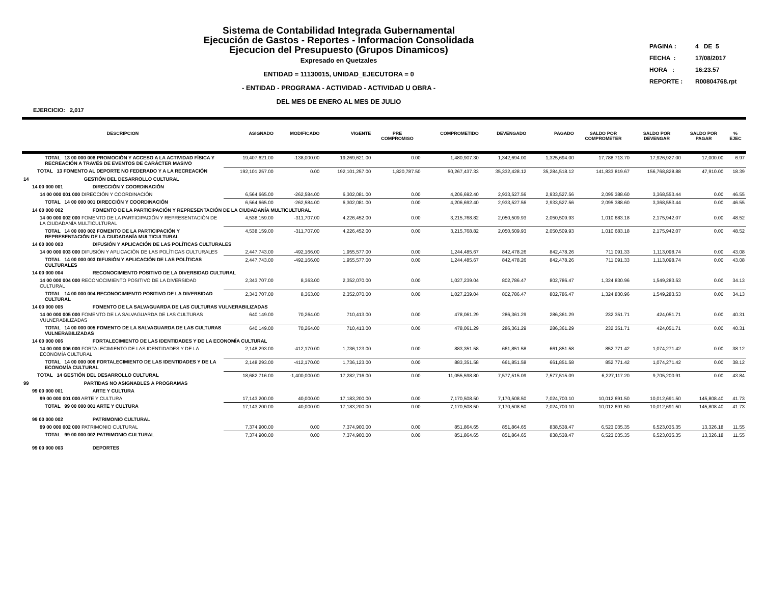Sistema de Contabilidad Integrada Gubernamental
Ejecución de Gastos - Reportes - Informacion Consolidada
Ejecucion del Presupuesto (Grupos Dinamicos)
Expresado en Quetzales
ENTIDAD = 11130015, UNIDAD_EJECUTORA = 0
- ENTIDAD - PROGRAMA - ACTIVIDAD - ACTIVIDAD U OBRA -
DEL MES DE ENERO AL MES DE JULIO
PAGINA : 4 DE 5
FECHA : 17/08/2017
HORA : 16:23.57
REPORTE : R00804768.rpt
EJERCICIO: 2,017
| DESCRIPCION | ASIGNADO | MODIFICADO | VIGENTE | PRE COMPROMISO | COMPROMETIDO | DEVENGADO | PAGADO | SALDO POR COMPROMETER | SALDO POR DEVENGAR | SALDO POR PAGAR | % EJEC |
| --- | --- | --- | --- | --- | --- | --- | --- | --- | --- | --- | --- |
| TOTAL 13 00 000 008 PROMOCIÓN Y ACCESO A LA ACTIVIDAD FÍSICA Y RECREACIÓN A TRAVÉS DE EVENTOS DE CARÁCTER MASIVO | 19,407,621.00 | -138,000.00 | 19,269,621.00 | 0.00 | 1,480,907.30 | 1,342,694.00 | 1,325,694.00 | 17,788,713.70 | 17,926,927.00 | 17,000.00 | 6.97 |
| TOTAL 13 FOMENTO AL DEPORTE NO FEDERADO Y A LA RECREACIÓN | 192,101,257.00 | 0.00 | 192,101,257.00 | 1,820,787.50 | 50,267,437.33 | 35,332,428.12 | 35,284,518.12 | 141,833,819.67 | 156,768,828.88 | 47,910.00 | 18.39 |
| 14 GESTIÓN DEL DESARROLLO CULTURAL | | | | | | | | | | | |
| 14 00 000 001 DIRECCIÓN Y COORDINACIÓN | | | | | | | | | | | |
| 14 00 000 001 000 DIRECCIÓN Y COORDINACIÓN | 6,564,665.00 | -262,584.00 | 6,302,081.00 | 0.00 | 4,206,692.40 | 2,933,527.56 | 2,933,527.56 | 2,095,388.60 | 3,368,553.44 | 0.00 | 46.55 |
| TOTAL 14 00 000 001 DIRECCIÓN Y COORDINACIÓN | 6,564,665.00 | -262,584.00 | 6,302,081.00 | 0.00 | 4,206,692.40 | 2,933,527.56 | 2,933,527.56 | 2,095,388.60 | 3,368,553.44 | 0.00 | 46.55 |
| 14 00 000 002 FOMENTO DE LA PARTICIPACIÓN Y REPRESENTACIÓN DE LA CIUDADANÍA MULTICULTURAL | | | | | | | | | | | |
| 14 00 000 002 000 FOMENTO DE LA PARTICIPACIÓN Y REPRESENTACIÓN DE LA CIUDADANÍA MULTICULTURAL | 4,538,159.00 | -311,707.00 | 4,226,452.00 | 0.00 | 3,215,768.82 | 2,050,509.93 | 2,050,509.93 | 1,010,683.18 | 2,175,942.07 | 0.00 | 48.52 |
| TOTAL 14 00 000 002 FOMENTO DE LA PARTICIPACIÓN Y REPRESENTACIÓN DE LA CIUDADANÍA MULTICULTURAL | 4,538,159.00 | -311,707.00 | 4,226,452.00 | 0.00 | 3,215,768.82 | 2,050,509.93 | 2,050,509.93 | 1,010,683.18 | 2,175,942.07 | 0.00 | 48.52 |
| 14 00 000 003 DIFUSIÓN Y APLICACIÓN DE LAS POLÍTICAS CULTURALES | | | | | | | | | | | |
| 14 00 000 003 000 DIFUSIÓN Y APLICACIÓN DE LAS POLÍTICAS CULTURALES | 2,447,743.00 | -492,166.00 | 1,955,577.00 | 0.00 | 1,244,485.67 | 842,478.26 | 842,478.26 | 711,091.33 | 1,113,098.74 | 0.00 | 43.08 |
| TOTAL 14 00 000 003 DIFUSIÓN Y APLICACIÓN DE LAS POLÍTICAS CULTURALES | 2,447,743.00 | -492,166.00 | 1,955,577.00 | 0.00 | 1,244,485.67 | 842,478.26 | 842,478.26 | 711,091.33 | 1,113,098.74 | 0.00 | 43.08 |
| 14 00 000 004 RECONOCIMIENTO POSITIVO DE LA DIVERSIDAD CULTURAL | | | | | | | | | | | |
| 14 00 000 004 000 RECONOCIMIENTO POSITIVO DE LA DIVERSIDAD CULTURAL | 2,343,707.00 | 8,363.00 | 2,352,070.00 | 0.00 | 1,027,239.04 | 802,786.47 | 802,786.47 | 1,324,830.96 | 1,549,283.53 | 0.00 | 34.13 |
| TOTAL 14 00 000 004 RECONOCIMIENTO POSITIVO DE LA DIVERSIDAD CULTURAL | 2,343,707.00 | 8,363.00 | 2,352,070.00 | 0.00 | 1,027,239.04 | 802,786.47 | 802,786.47 | 1,324,830.96 | 1,549,283.53 | 0.00 | 34.13 |
| 14 00 000 005 FOMENTO DE LA SALVAGUARDA DE LAS CULTURAS VULNERABILIZADAS | | | | | | | | | | | |
| 14 00 000 005 000 FOMENTO DE LA SALVAGUARDA DE LAS CULTURAS VULNERABILIZADAS | 640,149.00 | 70,264.00 | 710,413.00 | 0.00 | 478,061.29 | 286,361.29 | 286,361.29 | 232,351.71 | 424,051.71 | 0.00 | 40.31 |
| TOTAL 14 00 000 005 FOMENTO DE LA SALVAGUARDA DE LAS CULTURAS VULNERABILIZADAS | 640,149.00 | 70,264.00 | 710,413.00 | 0.00 | 478,061.29 | 286,361.29 | 286,361.29 | 232,351.71 | 424,051.71 | 0.00 | 40.31 |
| 14 00 000 006 FORTALECIMIENTO DE LAS IDENTIDADES Y DE LA ECONOMÍA CULTURAL | | | | | | | | | | | |
| 14 00 000 006 000 FORTALECIMIENTO DE LAS IDENTIDADES Y DE LA ECONOMÍA CULTURAL | 2,148,293.00 | -412,170.00 | 1,736,123.00 | 0.00 | 883,351.58 | 661,851.58 | 661,851.58 | 852,771.42 | 1,074,271.42 | 0.00 | 38.12 |
| TOTAL 14 00 000 006 FORTALECIMIENTO DE LAS IDENTIDADES Y DE LA ECONOMÍA CULTURAL | 2,148,293.00 | -412,170.00 | 1,736,123.00 | 0.00 | 883,351.58 | 661,851.58 | 661,851.58 | 852,771.42 | 1,074,271.42 | 0.00 | 38.12 |
| TOTAL 14 GESTIÓN DEL DESARROLLO CULTURAL | 18,682,716.00 | -1,400,000.00 | 17,282,716.00 | 0.00 | 11,055,598.80 | 7,577,515.09 | 7,577,515.09 | 6,227,117.20 | 9,705,200.91 | 0.00 | 43.84 |
| 99 PARTIDAS NO ASIGNABLES A PROGRAMAS | | | | | | | | | | | |
| 99 00 000 001 ARTE Y CULTURA | | | | | | | | | | | |
| 99 00 000 001 000 ARTE Y CULTURA | 17,143,200.00 | 40,000.00 | 17,183,200.00 | 0.00 | 7,170,508.50 | 7,170,508.50 | 7,024,700.10 | 10,012,691.50 | 10,012,691.50 | 145,808.40 | 41.73 |
| TOTAL 99 00 000 001 ARTE Y CULTURA | 17,143,200.00 | 40,000.00 | 17,183,200.00 | 0.00 | 7,170,508.50 | 7,170,508.50 | 7,024,700.10 | 10,012,691.50 | 10,012,691.50 | 145,808.40 | 41.73 |
| 99 00 000 002 PATRIMONIO CULTURAL | | | | | | | | | | | |
| 99 00 000 002 000 PATRIMONIO CULTURAL | 7,374,900.00 | 0.00 | 7,374,900.00 | 0.00 | 851,864.65 | 851,864.65 | 838,538.47 | 6,523,035.35 | 6,523,035.35 | 13,326.18 | 11.55 |
| TOTAL 99 00 000 002 PATRIMONIO CULTURAL | 7,374,900.00 | 0.00 | 7,374,900.00 | 0.00 | 851,864.65 | 851,864.65 | 838,538.47 | 6,523,035.35 | 6,523,035.35 | 13,326.18 | 11.55 |
| 99 00 000 003 DEPORTES | | | | | | | | | | | |